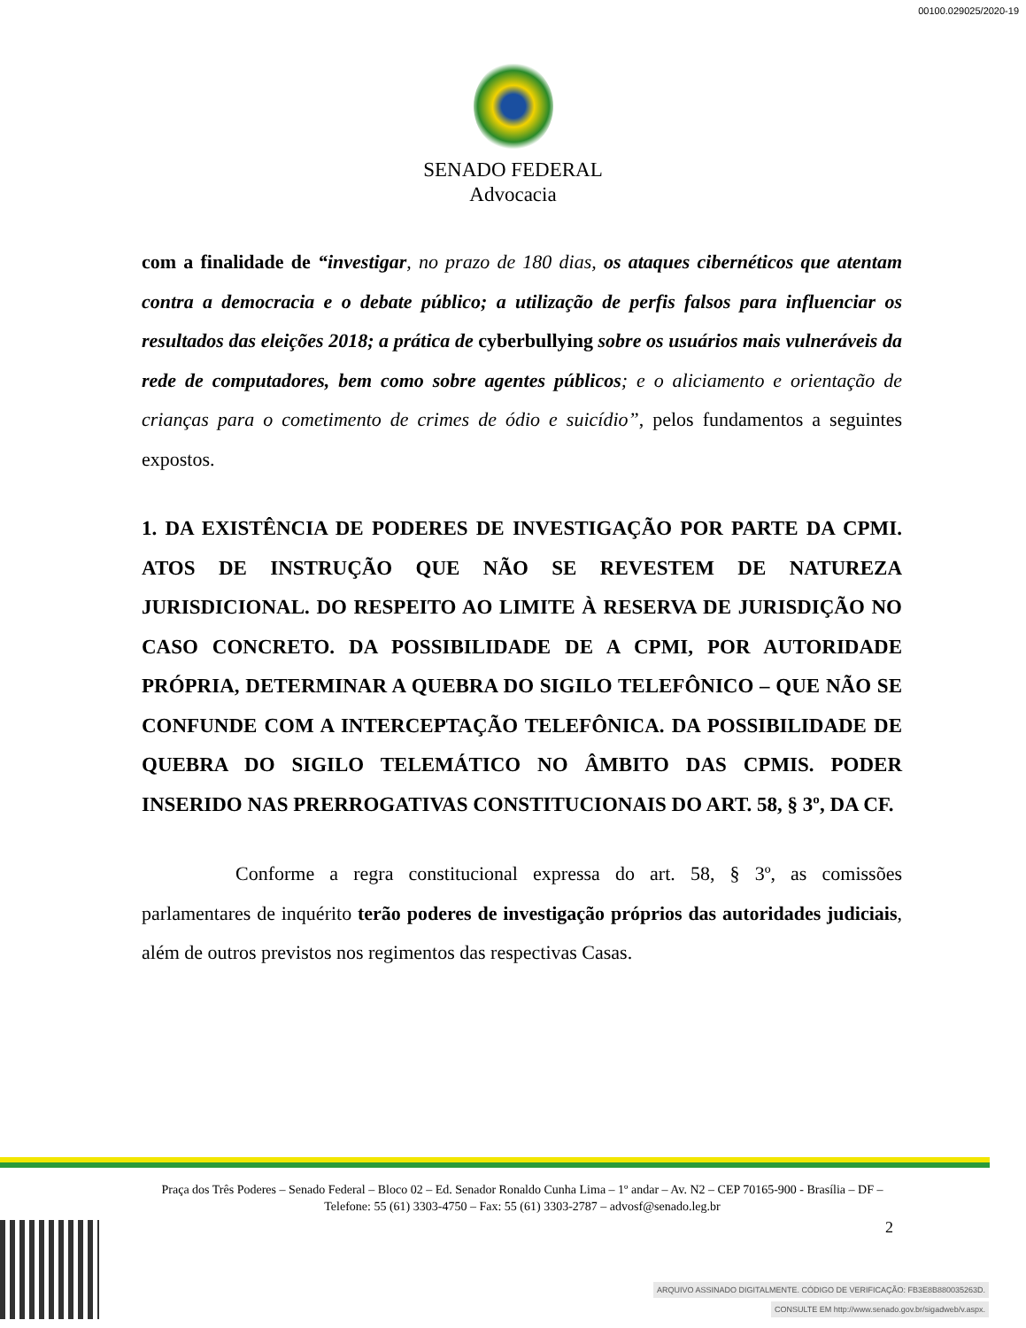00100.029025/2020-19
SENADO FEDERAL
Advocacia
com a finalidade de “investigar, no prazo de 180 dias, os ataques cibernéticos que atentam contra a democracia e o debate público; a utilização de perfis falsos para influenciar os resultados das eleições 2018; a prática de cyberbullying sobre os usuários mais vulneráveis da rede de computadores, bem como sobre agentes públicos; e o aliciamento e orientação de crianças para o cometimento de crimes de ódio e suicídio”, pelos fundamentos a seguintes expostos.
1. DA EXISTÊNCIA DE PODERES DE INVESTIGAÇÃO POR PARTE DA CPMI. ATOS DE INSTRUÇÃO QUE NÃO SE REVESTEM DE NATUREZA JURISDICIONAL. DO RESPEITO AO LIMITE À RESERVA DE JURISDIÇÃO NO CASO CONCRETO. DA POSSIBILIDADE DE A CPMI, POR AUTORIDADE PRÓPRIA, DETERMINAR A QUEBRA DO SIGILO TELEFÔNICO – QUE NÃO SE CONFUNDE COM A INTERCEPTAÇÃO TELEFÔNICA. DA POSSIBILIDADE DE QUEBRA DO SIGILO TELEMÁTICO NO ÂMBITO DAS CPMIS. PODER INSERIDO NAS PRERROGATIVAS CONSTITUCIONAIS DO ART. 58, § 3º, DA CF.
Conforme a regra constitucional expressa do art. 58, § 3º, as comissões parlamentares de inquérito terão poderes de investigação próprios das autoridades judiciais, além de outros previstos nos regimentos das respectivas Casas.
Praça dos Três Poderes – Senado Federal – Bloco 02 – Ed. Senador Ronaldo Cunha Lima – 1º andar – Av. N2 – CEP 70165-900 - Brasília – DF – Telefone: 55 (61) 3303-4750 – Fax: 55 (61) 3303-2787 – advosf@senado.leg.br
2
ARQUIVO ASSINADO DIGITALMENTE. CÓDIGO DE VERIFICAÇÃO: FB3E8B880035263D.
CONSULTE EM http://www.senado.gov.br/sigadweb/v.aspx.